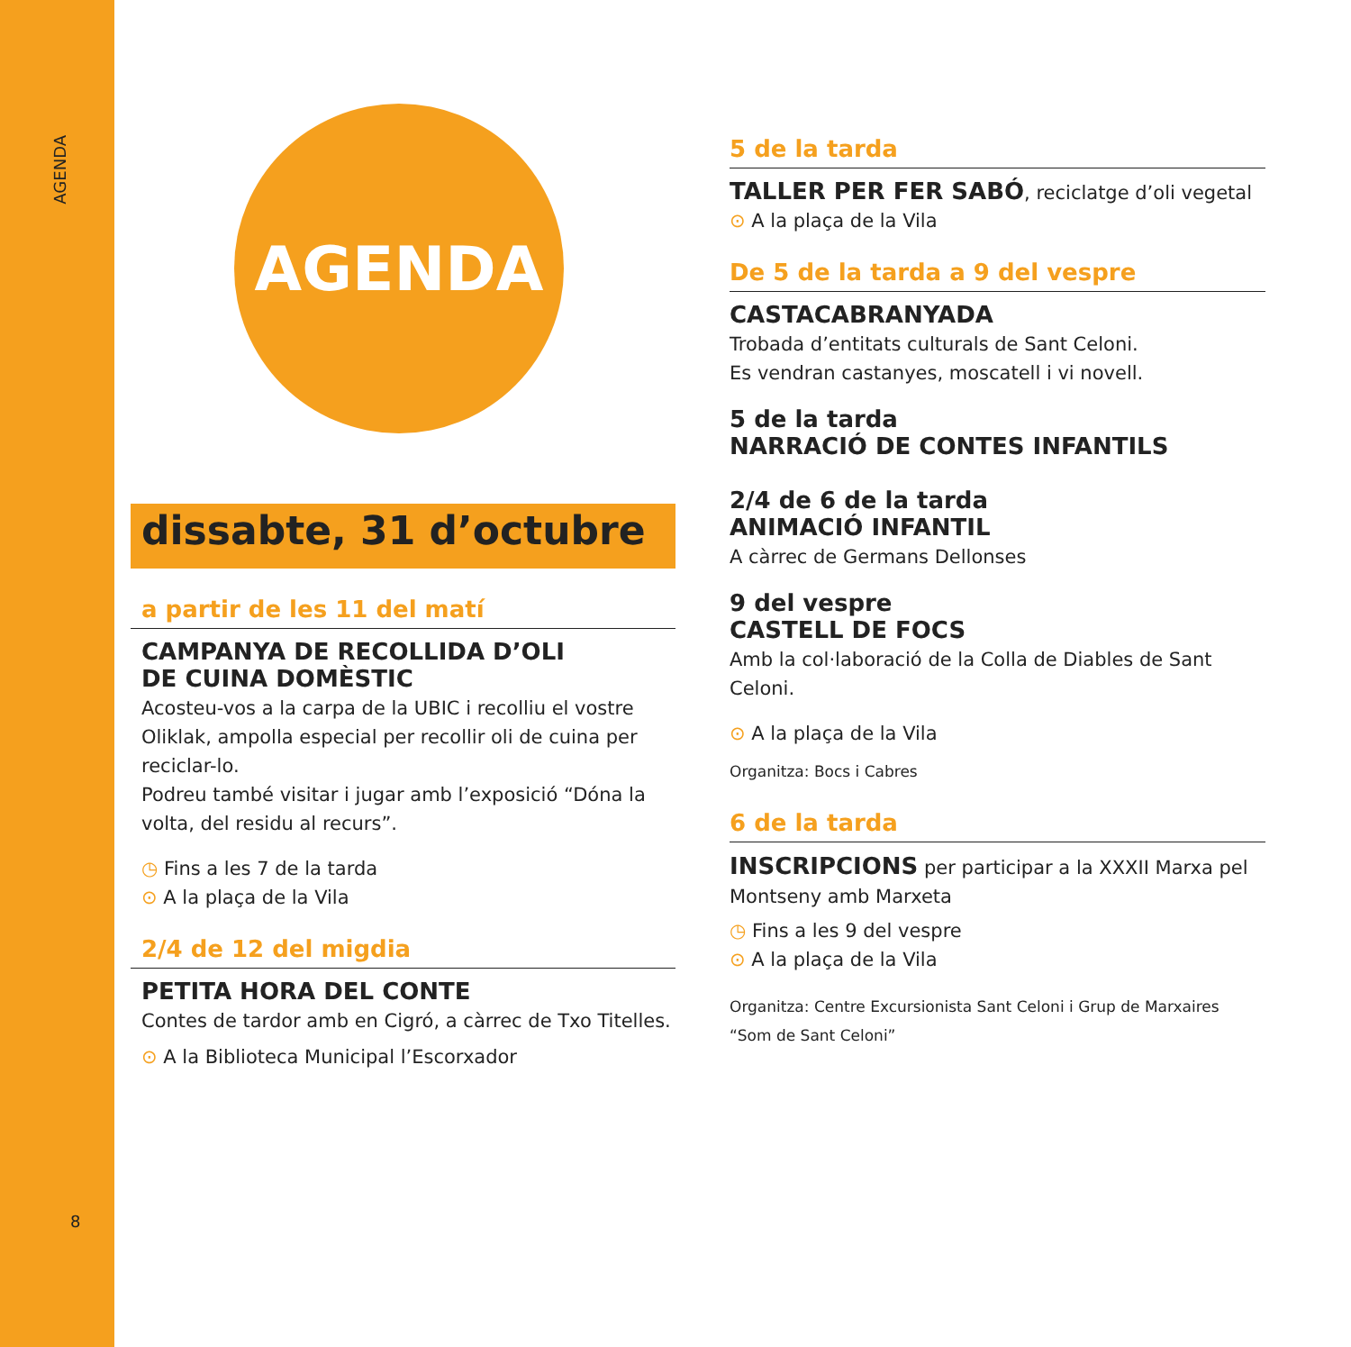AGENDA
8
AGENDA
dissabte, 31 d’octubre
a partir de les 11 del matí
CAMPANYA DE RECOLLIDA D’OLI
DE CUINA DOMÈSTIC
Acosteu-vos a la carpa de la UBIC i recolliu el vostre Oliklak, ampolla especial per recollir oli de cuina per reciclar-lo.
Podreu també visitar i jugar amb l’exposició “Dóna la volta, del residu al recurs”.
◷ Fins a les 7 de la tarda
⊙ A la plaça de la Vila
2/4 de 12 del migdia
PETITA HORA DEL CONTE
Contes de tardor amb en Cigró, a càrrec de Txo Titelles.
⊙ A la Biblioteca Municipal l’Escorxador
5 de la tarda
TALLER PER FER SABÓ, reciclatge d’oli vegetal
⊙ A la plaça de la Vila
De 5 de la tarda a 9 del vespre
CASTACABRANYADA
Trobada d’entitats culturals de Sant Celoni.
Es vendran castanyes, moscatell i vi novell.
5 de la tarda
NARRACIÓ DE CONTES INFANTILS
2/4 de 6 de la tarda
ANIMACIÓ INFANTIL
A càrrec de Germans Dellonses
9 del vespre
CASTELL DE FOCS
Amb la col·laboració de la Colla de Diables de Sant Celoni.
⊙ A la plaça de la Vila
Organitza: Bocs i Cabres
6 de la tarda
INSCRIPCIONS per participar a la XXXII Marxa pel Montseny amb Marxeta
◷ Fins a les 9 del vespre
⊙ A la plaça de la Vila
Organitza: Centre Excursionista Sant Celoni i Grup de Marxaires “Som de Sant Celoni”